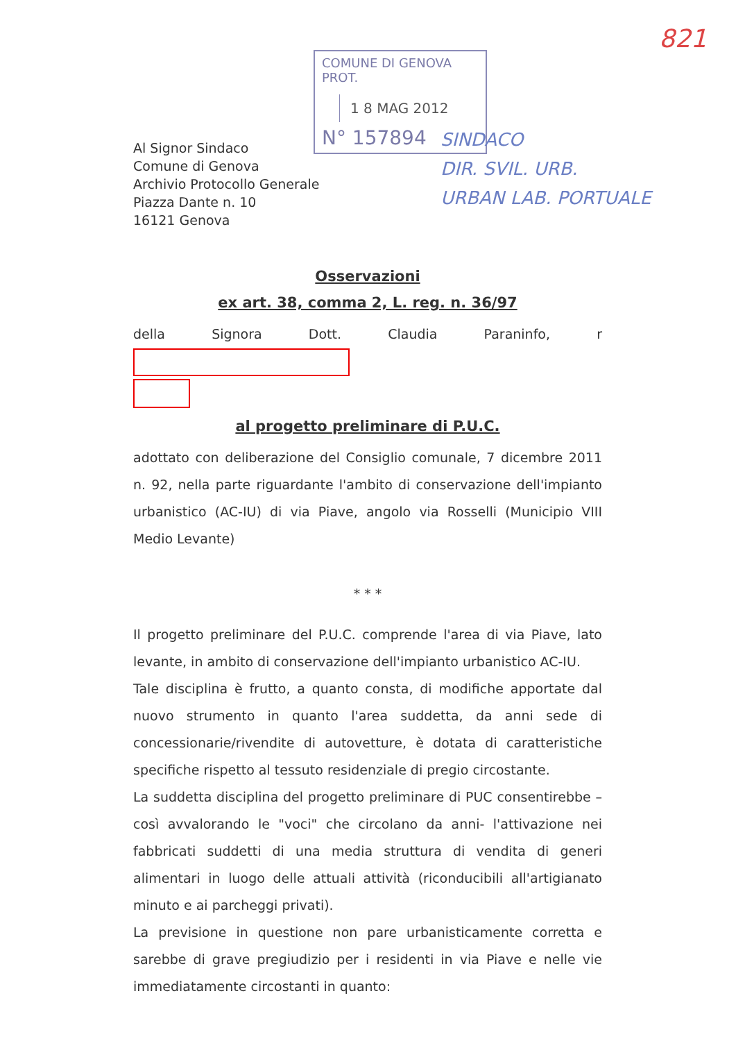821
COMUNE DI GENOVA
PROT.
1 8 MAG 2012
N° 157894
SINDACO
DIR. SVIL. URB.
URBAN LAB. PORTUALE
Al Signor Sindaco
Comune di Genova
Archivio Protocollo Generale
Piazza Dante n. 10
16121 Genova
Osservazioni
ex art. 38, comma 2, L. reg. n. 36/97
della Signora Dott. Claudia Paraninfo, r
al progetto preliminare di P.U.C.
adottato con deliberazione del Consiglio comunale, 7 dicembre 2011 n. 92, nella parte riguardante l'ambito di conservazione dell'impianto urbanistico (AC-IU) di via Piave, angolo via Rosselli (Municipio VIII Medio Levante)
* * *
Il progetto preliminare del P.U.C. comprende l'area di via Piave, lato levante, in ambito di conservazione dell'impianto urbanistico AC-IU.
Tale disciplina è frutto, a quanto consta, di modifiche apportate dal nuovo strumento in quanto l'area suddetta, da anni sede di concessionarie/rivendite di autovetture, è dotata di caratteristiche specifiche rispetto al tessuto residenziale di pregio circostante.
La suddetta disciplina del progetto preliminare di PUC consentirebbe – così avvalorando le "voci" che circolano da anni- l'attivazione nei fabbricati suddetti di una media struttura di vendita di generi alimentari in luogo delle attuali attività (riconducibili all'artigianato minuto e ai parcheggi privati).
La previsione in questione non pare urbanisticamente corretta e sarebbe di grave pregiudizio per i residenti in via Piave e nelle vie immediatamente circostanti in quanto: